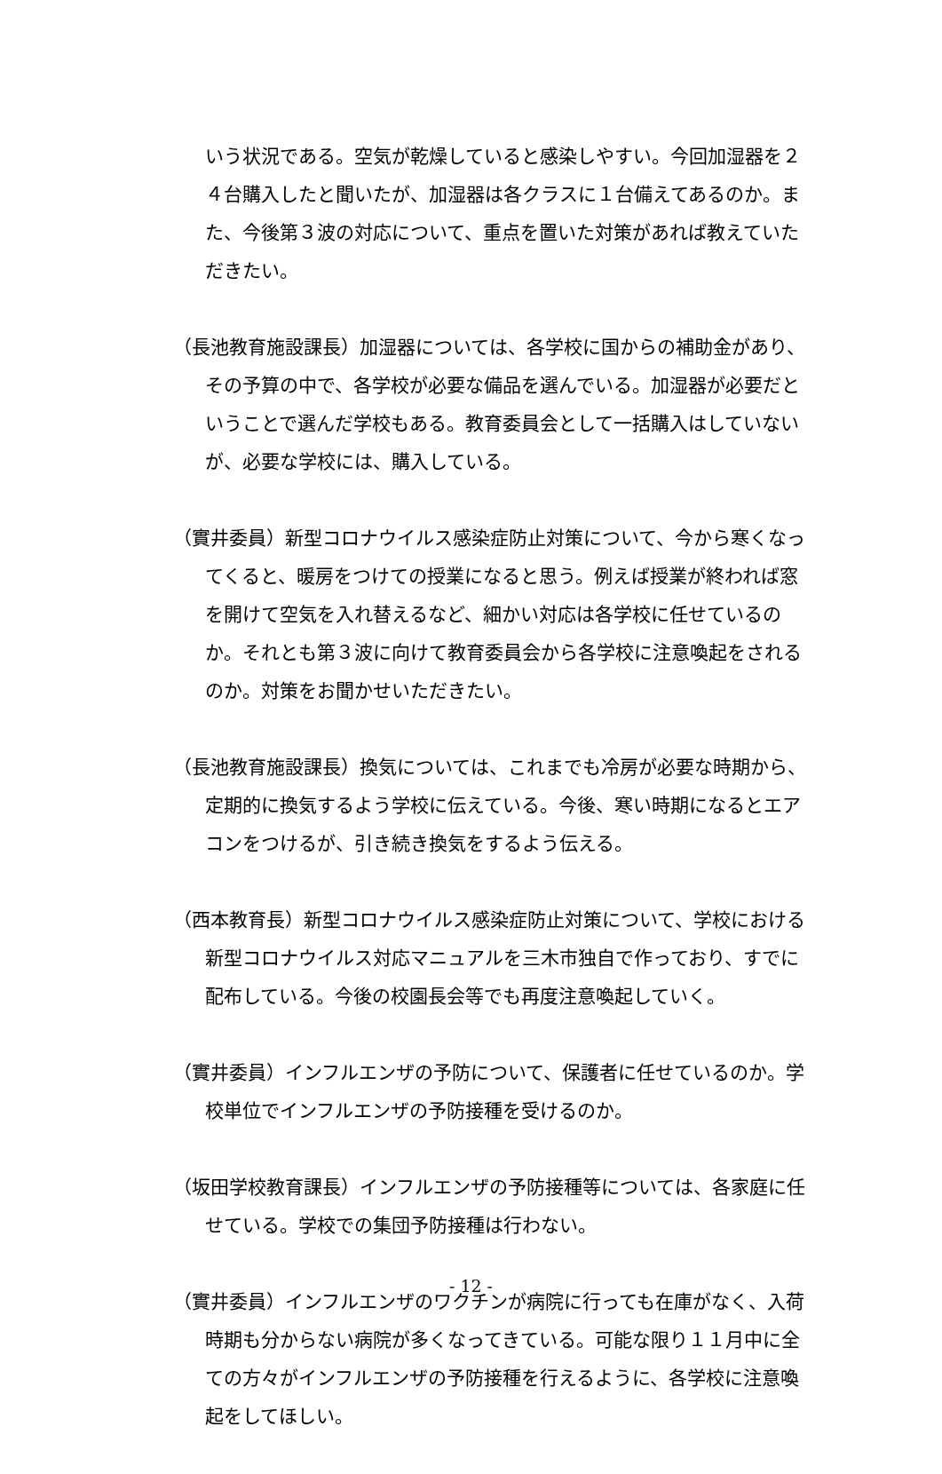いう状況である。空気が乾燥していると感染しやすい。今回加湿器を２４台購入したと聞いたが、加湿器は各クラスに１台備えてあるのか。また、今後第３波の対応について、重点を置いた対策があれば教えていただきたい。
（長池教育施設課長）加湿器については、各学校に国からの補助金があり、その予算の中で、各学校が必要な備品を選んでいる。加湿器が必要だということで選んだ学校もある。教育委員会として一括購入はしていないが、必要な学校には、購入している。
（實井委員）新型コロナウイルス感染症防止対策について、今から寒くなってくると、暖房をつけての授業になると思う。例えば授業が終われば窓を開けて空気を入れ替えるなど、細かい対応は各学校に任せているのか。それとも第３波に向けて教育委員会から各学校に注意喚起をされるのか。対策をお聞かせいただきたい。
（長池教育施設課長）換気については、これまでも冷房が必要な時期から、定期的に換気するよう学校に伝えている。今後、寒い時期になるとエアコンをつけるが、引き続き換気をするよう伝える。
（西本教育長）新型コロナウイルス感染症防止対策について、学校における新型コロナウイルス対応マニュアルを三木市独自で作っており、すでに配布している。今後の校園長会等でも再度注意喚起していく。
（實井委員）インフルエンザの予防について、保護者に任せているのか。学校単位でインフルエンザの予防接種を受けるのか。
（坂田学校教育課長）インフルエンザの予防接種等については、各家庭に任せている。学校での集団予防接種は行わない。
（實井委員）インフルエンザのワクチンが病院に行っても在庫がなく、入荷時期も分からない病院が多くなってきている。可能な限り１１月中に全ての方々がインフルエンザの予防接種を行えるように、各学校に注意喚起をしてほしい。
- 12 -